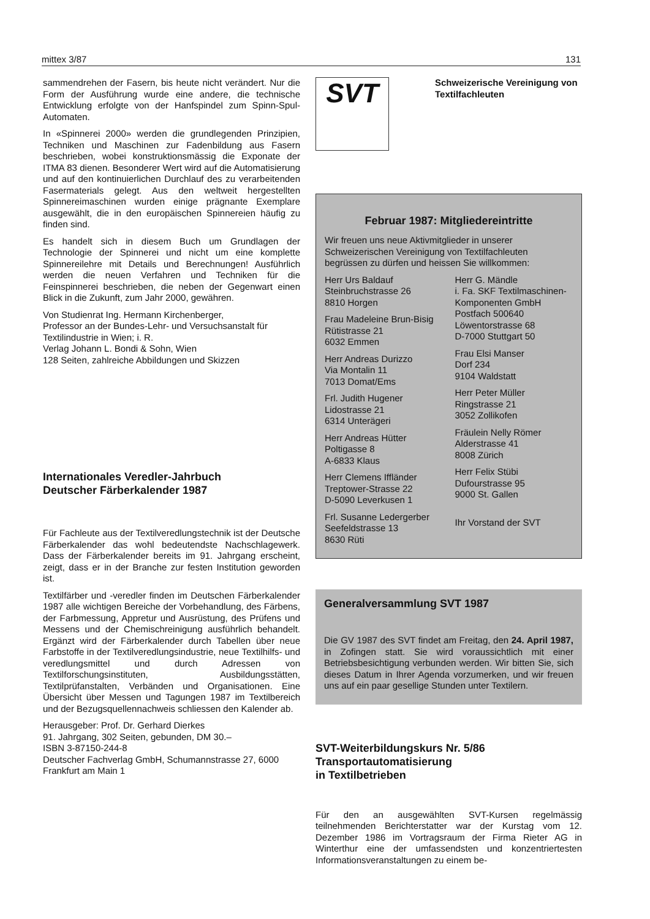mittex 3/87 131
sammendrehen der Fasern, bis heute nicht verändert. Nur die Form der Ausführung wurde eine andere, die technische Entwicklung erfolgte von der Hanfspindel zum Spinn-Spul-Automaten.
In «Spinnerei 2000» werden die grundlegenden Prinzipien, Techniken und Maschinen zur Fadenbildung aus Fasern beschrieben, wobei konstruktionsmässig die Exponate der ITMA 83 dienen. Besonderer Wert wird auf die Automatisierung und auf den kontinuierlichen Durchlauf des zu verarbeitenden Fasermaterials gelegt. Aus den weltweit hergestellten Spinnereimaschinen wurden einige prägnante Exemplare ausgewählt, die in den europäischen Spinnereien häufig zu finden sind.
Es handelt sich in diesem Buch um Grundlagen der Technologie der Spinnerei und nicht um eine komplette Spinnereilehre mit Details und Berechnungen! Ausführlich werden die neuen Verfahren und Techniken für die Feinspinnerei beschrieben, die neben der Gegenwart einen Blick in die Zukunft, zum Jahr 2000, gewähren.
Von Studienrat Ing. Hermann Kirchenberger,
Professor an der Bundes-Lehr- und Versuchsanstalt für Textilindustrie in Wien; i. R.
Verlag Johann L. Bondi & Sohn, Wien
128 Seiten, zahlreiche Abbildungen und Skizzen
Internationales Veredler-Jahrbuch
Deutscher Färberkalender 1987
Für Fachleute aus der Textilveredlungstechnik ist der Deutsche Färberkalender das wohl bedeutendste Nachschlagewerk. Dass der Färberkalender bereits im 91. Jahrgang erscheint, zeigt, dass er in der Branche zur festen Institution geworden ist.
Textilfärber und -veredler finden im Deutschen Färberkalender 1987 alle wichtigen Bereiche der Vorbehandlung, des Färbens, der Farbmessung, Appretur und Ausrüstung, des Prüfens und Messens und der Chemischreinigung ausführlich behandelt. Ergänzt wird der Färberkalender durch Tabellen über neue Farbstoffe in der Textilveredlungsindustrie, neue Textilhilfs- und veredlungsmittel und durch Adressen von Textilforschungsinstituten, Ausbildungsstätten, Textilprüfanstalten, Verbänden und Organisationen. Eine Übersicht über Messen und Tagungen 1987 im Textilbereich und der Bezugsquellennachweis schliessen den Kalender ab.
Herausgeber: Prof. Dr. Gerhard Dierkes
91. Jahrgang, 302 Seiten, gebunden, DM 30.–
ISBN 3-87150-244-8
Deutscher Fachverlag GmbH, Schumannstrasse 27, 6000 Frankfurt am Main 1
SVT Schweizerische Vereinigung von Textilfachleuten
Februar 1987: Mitgliedereintritte
Wir freuen uns neue Aktivmitglieder in unserer Schweizerischen Vereinigung von Textilfachleuten begrüssen zu dürfen und heissen Sie willkommen:
Herr Urs Baldauf
Steinbruchstrasse 26
8810 Horgen
Frau Madeleine Brun-Bisig
Rütistrasse 21
6032 Emmen
Herr Andreas Durizzo
Via Montalin 11
7013 Domat/Ems
Frl. Judith Hugener
Lidostrasse 21
6314 Unterägeri
Herr Andreas Hütter
Poltigasse 8
A-6833 Klaus
Herr Clemens Iffländer
Treptower-Strasse 22
D-5090 Leverkusen 1
Frl. Susanne Ledergerber
Seefeldstrasse 13
8630 Rüti
Herr G. Mändle
i. Fa. SKF Textilmaschinen-Komponenten GmbH
Postfach 500640
Löwentorstrasse 68
D-7000 Stuttgart 50
Frau Elsi Manser
Dorf 234
9104 Waldstatt
Herr Peter Müller
Ringstrasse 21
3052 Zollikofen
Fräulein Nelly Römer
Alderstrasse 41
8008 Zürich
Herr Felix Stübi
Dufourstrasse 95
9000 St. Gallen
Ihr Vorstand der SVT
Generalversammlung SVT 1987
Die GV 1987 des SVT findet am Freitag, den 24. April 1987, in Zofingen statt. Sie wird voraussichtlich mit einer Betriebsbesichtigung verbunden werden. Wir bitten Sie, sich dieses Datum in Ihrer Agenda vorzumerken, und wir freuen uns auf ein paar gesellige Stunden unter Textilern.
SVT-Weiterbildungskurs Nr. 5/86
Transportautomatisierung
in Textilbetrieben
Für den an ausgewählten SVT-Kursen regelmässig teilnehmenden Berichterstatter war der Kurstag vom 12. Dezember 1986 im Vortragsraum der Firma Rieter AG in Winterthur eine der umfassendsten und konzentriertesten Informationsveranstaltungen zu einem be-